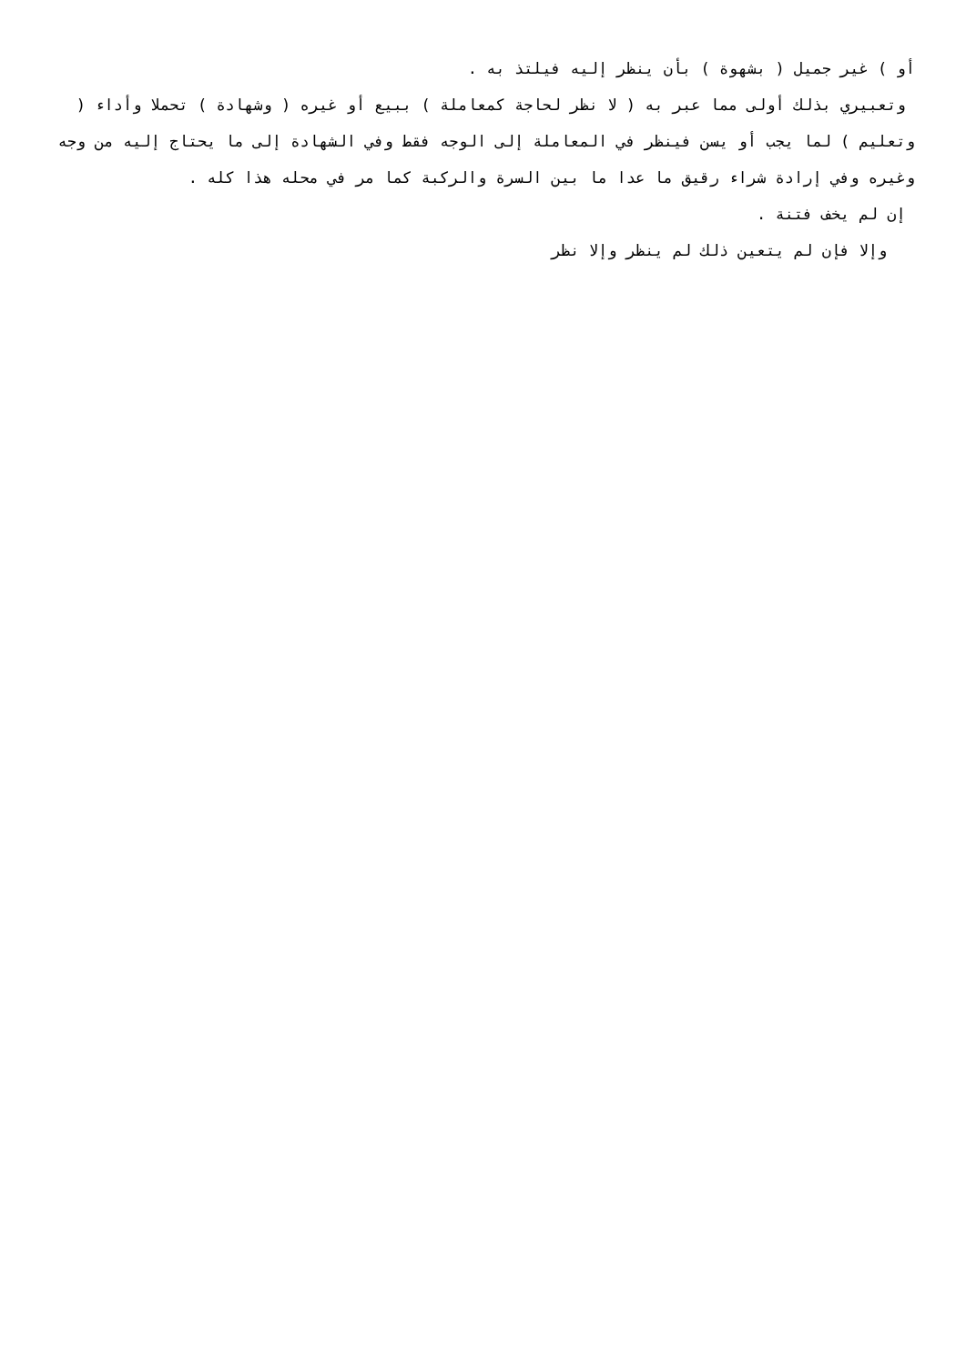أو ) غير جميل ( بشهوة ) بأن ينظر إليه فيلتذ به .
وتعبيري بذلك أولى مما عبر به ( لا نظر لحاجة كمعاملة ) ببيع أو غيره ( وشهادة ) تحملا وأداء ( وتعليم ) لما يجب أو يسن فينظر في المعاملة إلى الوجه فقط وفي الشهادة إلى ما يحتاج إليه من وجه وغيره وفي إرادة شراء رقيق ما عدا ما بين السرة والركبة كما مر في محله هذا كله .
إن لم يخف فتنة .
وإلا فإن لم يتعين ذلك لم ينظر وإلا نظر